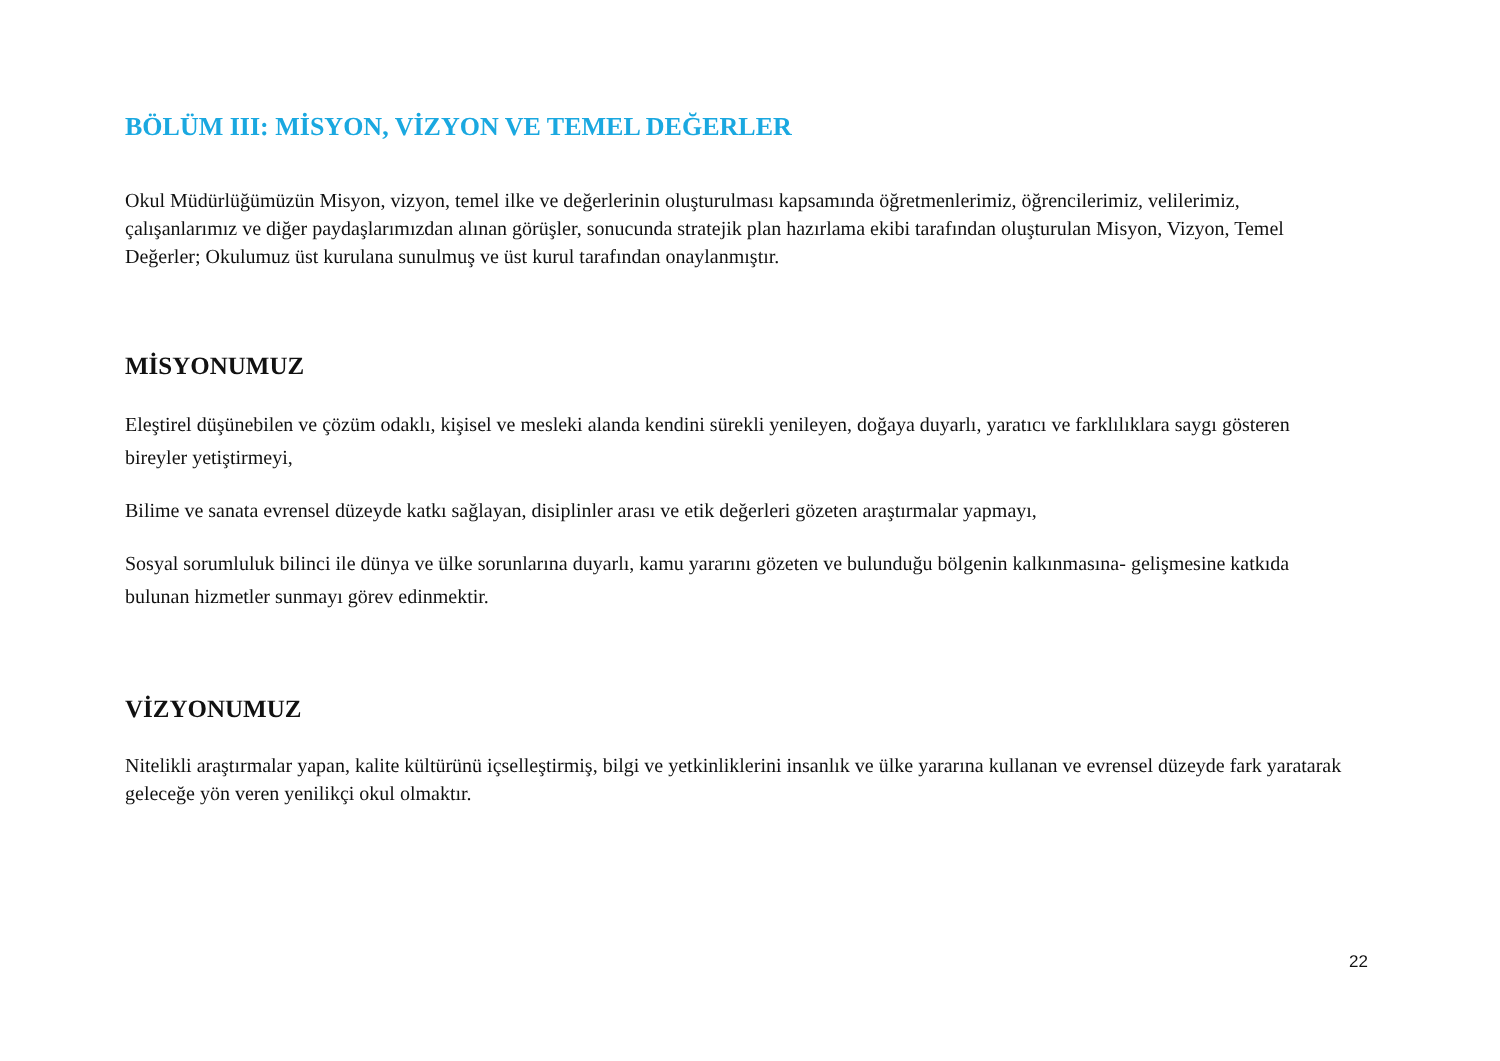BÖLÜM III: MİSYON, VİZYON VE TEMEL DEĞERLER
Okul Müdürlüğümüzün Misyon, vizyon, temel ilke ve değerlerinin oluşturulması kapsamında öğretmenlerimiz, öğrencilerimiz, velilerimiz, çalışanlarımız ve diğer paydaşlarımızdan alınan görüşler, sonucunda stratejik plan hazırlama ekibi tarafından oluşturulan Misyon, Vizyon, Temel Değerler; Okulumuz üst kurulana sunulmuş ve üst kurul tarafından onaylanmıştır.
MİSYONUMUZ
Eleştirel düşünebilen ve çözüm odaklı, kişisel ve mesleki alanda kendini sürekli yenileyen, doğaya duyarlı, yaratıcı ve farklılıklara saygı gösteren bireyler yetiştirmeyi,
Bilime ve sanata evrensel düzeyde katkı sağlayan, disiplinler arası ve etik değerleri gözeten araştırmalar yapmayı,
Sosyal sorumluluk bilinci ile dünya ve ülke sorunlarına duyarlı, kamu yararını gözeten ve bulunduğu bölgenin kalkınmasına- gelişmesine katkıda bulunan hizmetler sunmayı görev edinmektir.
VİZYONUMUZ
Nitelikli araştırmalar yapan, kalite kültürünü içselleştirmiş, bilgi ve yetkinliklerini insanlık ve ülke yararına kullanan ve evrensel düzeyde fark yaratarak geleceğe yön veren yenilikçi okul olmaktır.
22